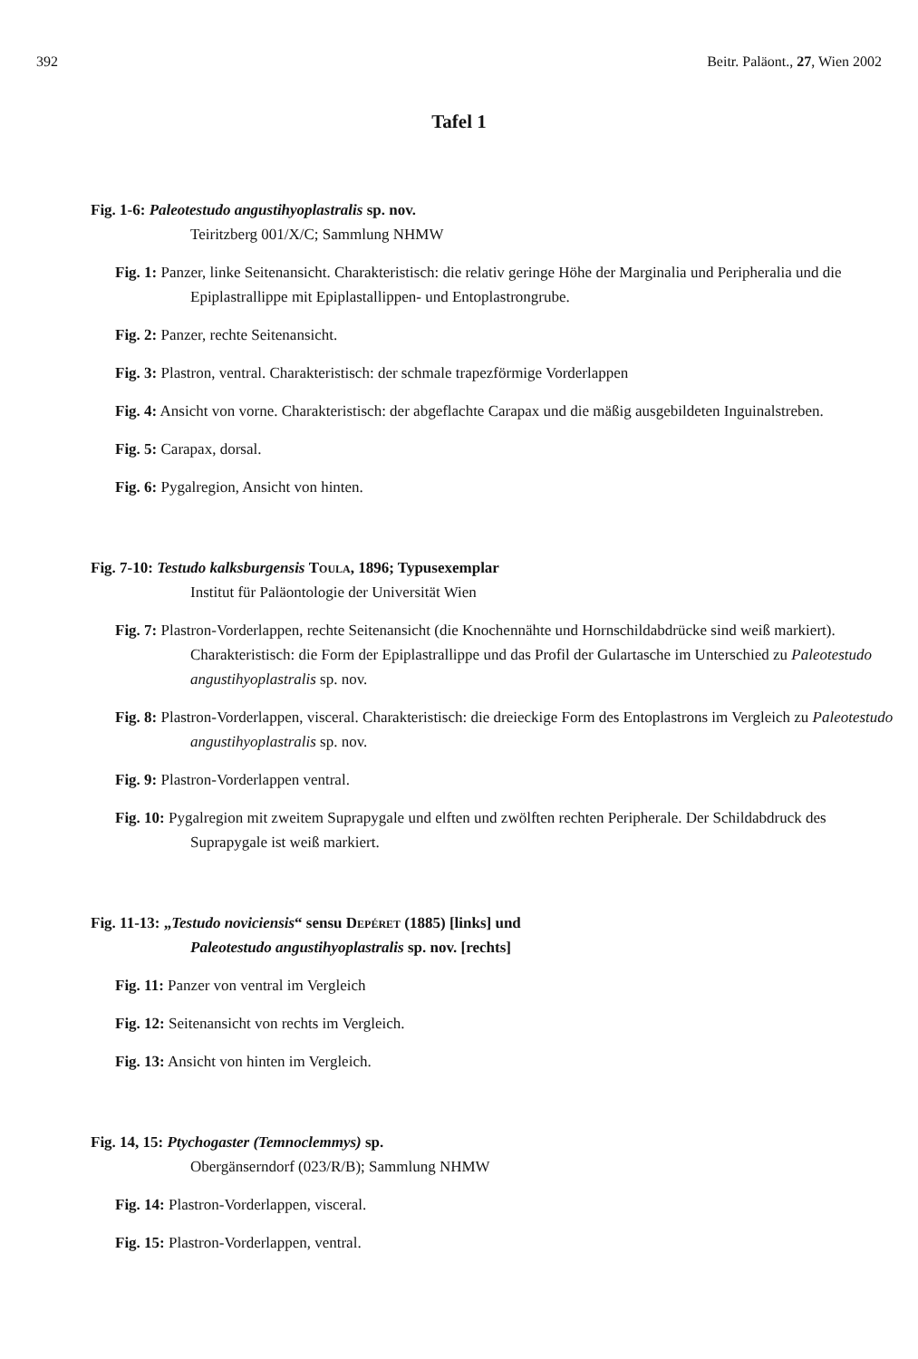392 Beitr. Paläont., 27, Wien 2002
Tafel 1
Fig. 1-6: Paleotestudo angustihyoplastralis sp. nov.
Teiritzberg 001/X/C; Sammlung NHMW
Fig. 1: Panzer, linke Seitenansicht. Charakteristisch: die relativ geringe Höhe der Marginalia und Peripheralia und die Epiplastrallippe mit Epiplastallippen- und Entoplastrongrube.
Fig. 2: Panzer, rechte Seitenansicht.
Fig. 3: Plastron, ventral. Charakteristisch: der schmale trapezförmige Vorderlappen
Fig. 4: Ansicht von vorne. Charakteristisch: der abgeflachte Carapax und die mäßig ausgebildeten Inguinalstreben.
Fig. 5: Carapax, dorsal.
Fig. 6: Pygalregion, Ansicht von hinten.
Fig. 7-10: Testudo kalksburgensis Toula, 1896; Typusexemplar
Institut für Paläontologie der Universität Wien
Fig. 7: Plastron-Vorderlappen, rechte Seitenansicht (die Knochennähte und Hornschildabdrücke sind weiß markiert). Charakteristisch: die Form der Epiplastrallippe und das Profil der Gulartasche im Unterschied zu Paleotestudo angustihyoplastralis sp. nov.
Fig. 8: Plastron-Vorderlappen, visceral. Charakteristisch: die dreieckige Form des Entoplastrons im Vergleich zu Paleotestudo angustihyoplastralis sp. nov.
Fig. 9: Plastron-Vorderlappen ventral.
Fig. 10: Pygalregion mit zweitem Suprapygale und elften und zwölften rechten Peripherale. Der Schildabdruck des Suprapygale ist weiß markiert.
Fig. 11-13: „Testudo noviciensis“ sensu Depéret (1885) [links] und
Paleotestudo angustihyoplastralis sp. nov. [rechts]
Fig. 11: Panzer von ventral im Vergleich
Fig. 12: Seitenansicht von rechts im Vergleich.
Fig. 13: Ansicht von hinten im Vergleich.
Fig. 14, 15: Ptychogaster (Temnoclemmys) sp.
Obergänserndorf (023/R/B); Sammlung NHMW
Fig. 14: Plastron-Vorderlappen, visceral.
Fig. 15: Plastron-Vorderlappen, ventral.